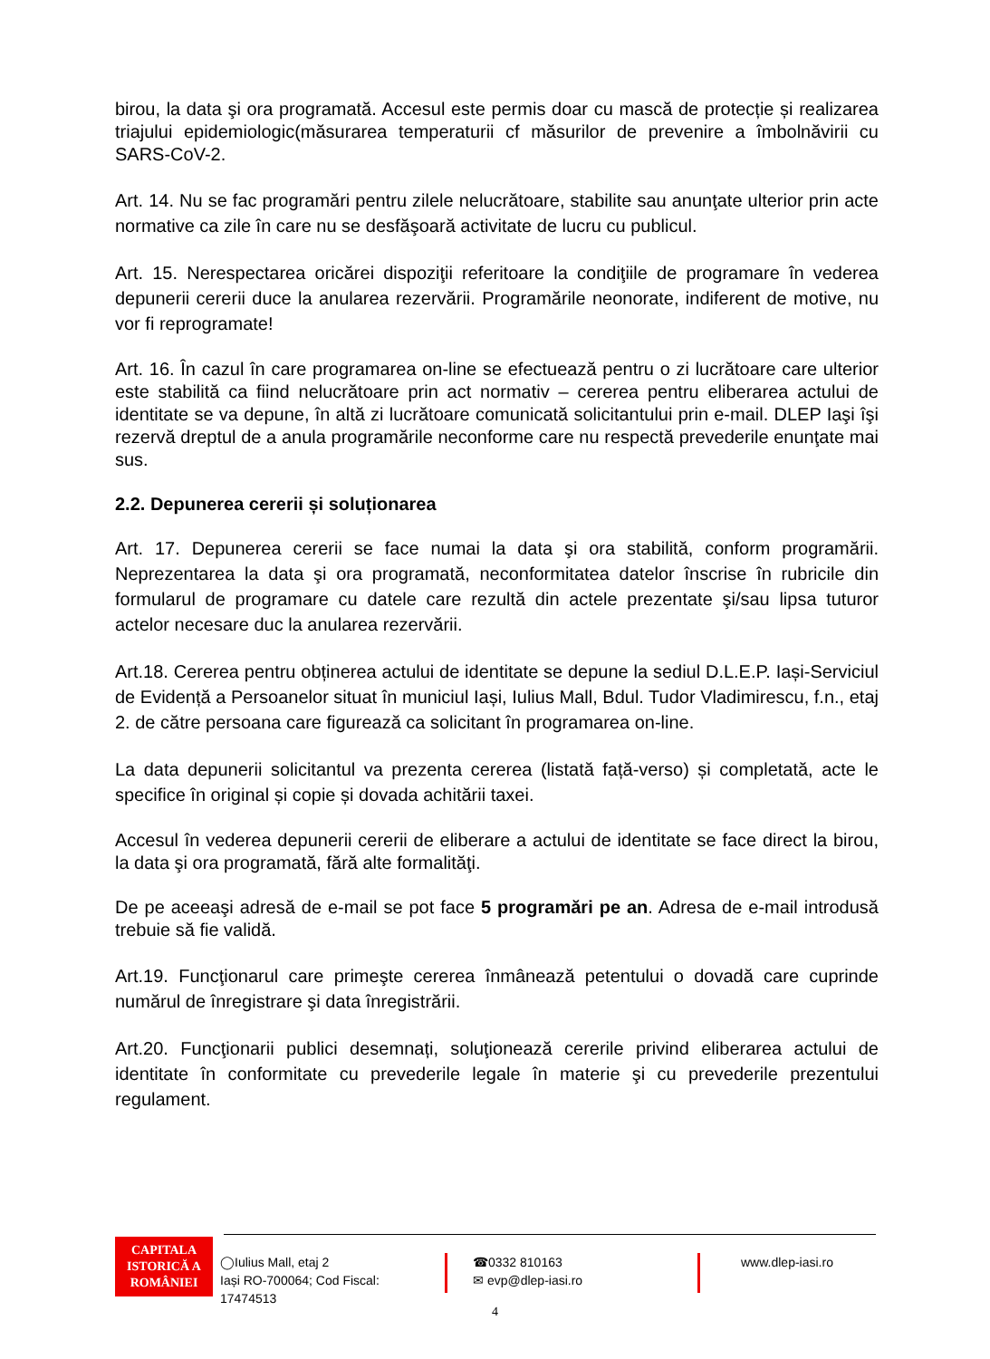birou, la data şi ora programată. Accesul este permis doar cu mască de protecție și realizarea triajului epidemiologic(măsurarea temperaturii cf măsurilor de prevenire a îmbolnăvirii cu SARS-CoV-2.
Art. 14. Nu se fac programări pentru zilele nelucrătoare, stabilite sau anunţate ulterior prin acte normative ca zile în care nu se desfăşoară activitate de lucru cu publicul.
Art. 15. Nerespectarea oricărei dispoziţii referitoare la condiţiile de programare în vederea depunerii cererii duce la anularea rezervării. Programările neonorate, indiferent de motive, nu vor fi reprogramate!
Art. 16. În cazul în care programarea on-line se efectuează pentru o zi lucrătoare care ulterior este stabilită ca fiind nelucrătoare prin act normativ – cererea pentru eliberarea actului de identitate se va depune, în altă zi lucrătoare comunicată solicitantului prin e-mail. DLEP Iaşi îşi rezervă dreptul de a anula programările neconforme care nu respectă prevederile enunţate mai sus.
2.2. Depunerea cererii și soluționarea
Art. 17. Depunerea cererii se face numai la data şi ora stabilită, conform programării. Neprezentarea la data şi ora programată, neconformitatea datelor înscrise în rubricile din formularul de programare cu datele care rezultă din actele prezentate şi/sau lipsa tuturor actelor necesare duc la anularea rezervării.
Art.18. Cererea pentru obținerea actului de identitate se depune la sediul D.L.E.P. Iași-Serviciul de Evidență a Persoanelor situat în municiul Iași, Iulius Mall, Bdul. Tudor Vladimirescu, f.n., etaj 2. de către persoana care figurează ca solicitant în programarea on-line.
La data depunerii solicitantul va prezenta cererea (listată față-verso) și completată, acte le specifice în original și copie și dovada achitării taxei.
Accesul în vederea depunerii cererii de eliberare a actului de identitate se face direct la birou, la data şi ora programată, fără alte formalităţi.
De pe aceeaşi adresă de e-mail se pot face 5 programări pe an. Adresa de e-mail introdusă trebuie să fie validă.
Art.19. Funcţionarul care primeşte cererea înmânează petentului o dovadă care cuprinde numărul de înregistrare şi data înregistrării.
Art.20. Funcţionarii publici desemnați, soluţionează cererile privind eliberarea actului de identitate în conformitate cu prevederile legale în materie şi cu prevederile prezentului regulament.
CAPITALA
ISTORICĂ A
ROMÂNIEI
◯Iulius Mall, etaj 2
Iași RO-700064; Cod Fiscal: 17474513
☎0332 810163
✉ evp@dlep-iasi.ro
www.dlep-iasi.ro
4